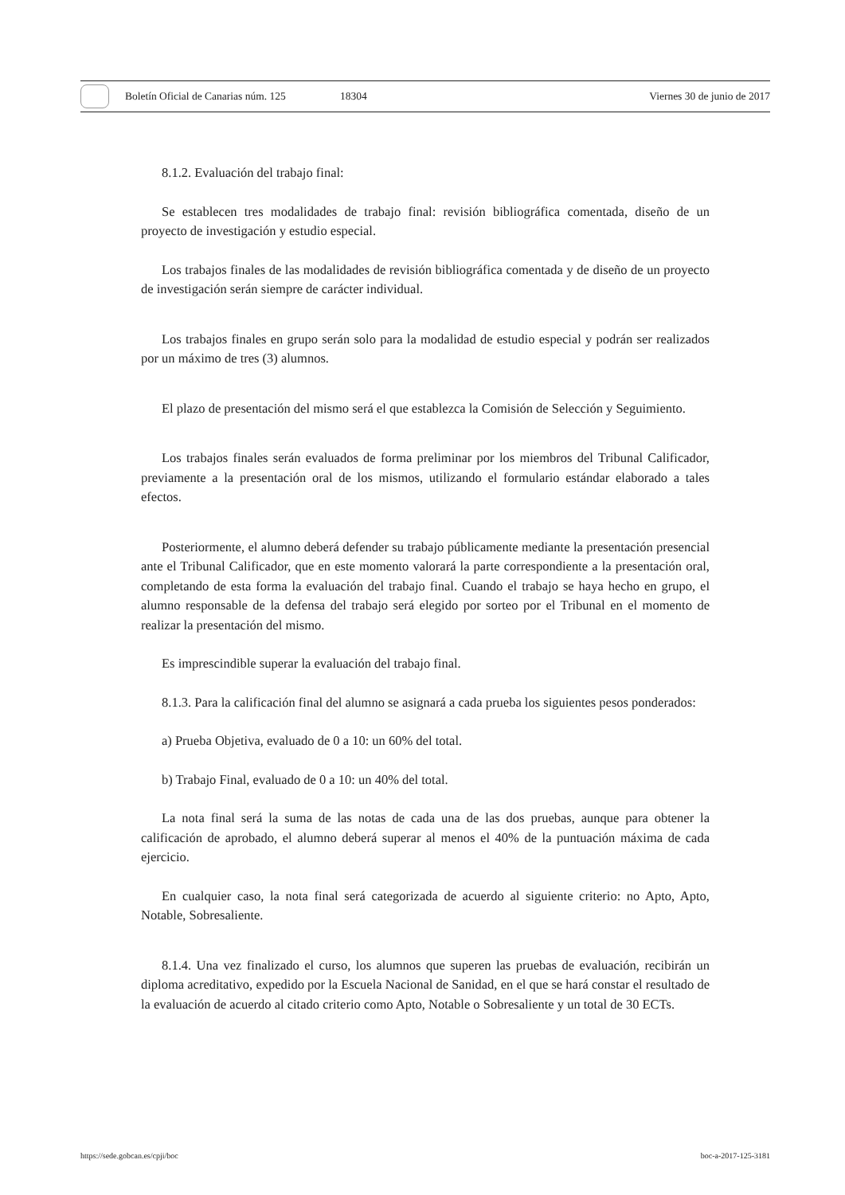Boletín Oficial de Canarias núm. 125 18304 Viernes 30 de junio de 2017
8.1.2. Evaluación del trabajo final:
Se establecen tres modalidades de trabajo final: revisión bibliográfica comentada, diseño de un proyecto de investigación y estudio especial.
Los trabajos finales de las modalidades de revisión bibliográfica comentada y de diseño de un proyecto de investigación serán siempre de carácter individual.
Los trabajos finales en grupo serán solo para la modalidad de estudio especial y podrán ser realizados por un máximo de tres (3) alumnos.
El plazo de presentación del mismo será el que establezca la Comisión de Selección y Seguimiento.
Los trabajos finales serán evaluados de forma preliminar por los miembros del Tribunal Calificador, previamente a la presentación oral de los mismos, utilizando el formulario estándar elaborado a tales efectos.
Posteriormente, el alumno deberá defender su trabajo públicamente mediante la presentación presencial ante el Tribunal Calificador, que en este momento valorará la parte correspondiente a la presentación oral, completando de esta forma la evaluación del trabajo final. Cuando el trabajo se haya hecho en grupo, el alumno responsable de la defensa del trabajo será elegido por sorteo por el Tribunal en el momento de realizar la presentación del mismo.
Es imprescindible superar la evaluación del trabajo final.
8.1.3. Para la calificación final del alumno se asignará a cada prueba los siguientes pesos ponderados:
a) Prueba Objetiva, evaluado de 0 a 10: un 60% del total.
b) Trabajo Final, evaluado de 0 a 10: un 40% del total.
La nota final será la suma de las notas de cada una de las dos pruebas, aunque para obtener la calificación de aprobado, el alumno deberá superar al menos el 40% de la puntuación máxima de cada ejercicio.
En cualquier caso, la nota final será categorizada de acuerdo al siguiente criterio: no Apto, Apto, Notable, Sobresaliente.
8.1.4. Una vez finalizado el curso, los alumnos que superen las pruebas de evaluación, recibirán un diploma acreditativo, expedido por la Escuela Nacional de Sanidad, en el que se hará constar el resultado de la evaluación de acuerdo al citado criterio como Apto, Notable o Sobresaliente y un total de 30 ECTs.
https://sede.gobcan.es/cpji/boc boc-a-2017-125-3181